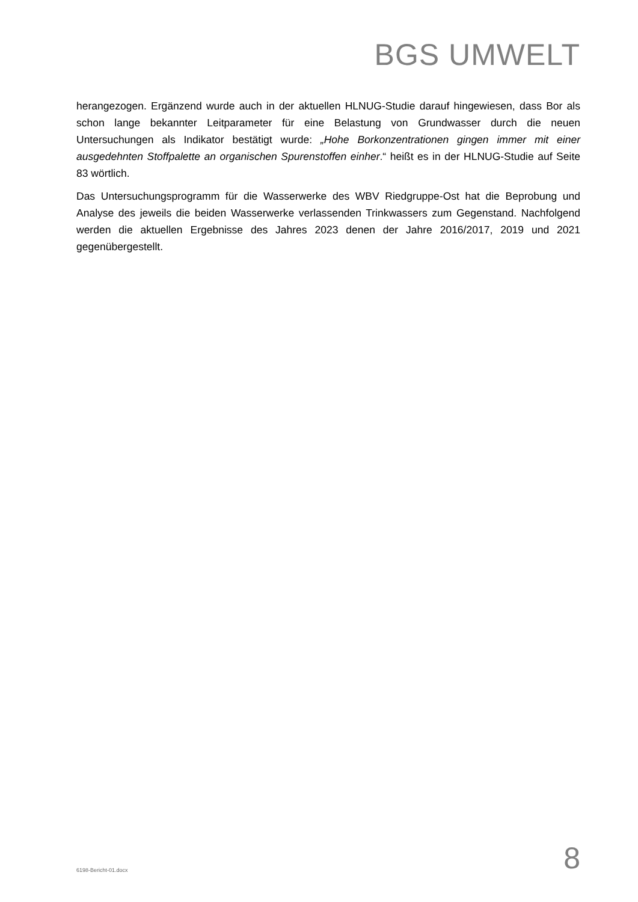BGS UMWELT
herangezogen. Ergänzend wurde auch in der aktuellen HLNUG-Studie darauf hingewiesen, dass Bor als schon lange bekannter Leitparameter für eine Belastung von Grundwasser durch die neuen Untersuchungen als Indikator bestätigt wurde: „Hohe Borkonzentrationen gingen immer mit einer ausgedehnten Stoffpalette an organischen Spurenstoffen einher.“ heißt es in der HLNUG-Studie auf Seite 83 wörtlich.
Das Untersuchungsprogramm für die Wasserwerke des WBV Riedgruppe-Ost hat die Beprobung und Analyse des jeweils die beiden Wasserwerke verlassenden Trinkwassers zum Gegenstand. Nachfolgend werden die aktuellen Ergebnisse des Jahres 2023 denen der Jahre 2016/2017, 2019 und 2021 gegenübergestellt.
6198-Bericht-01.docx 8